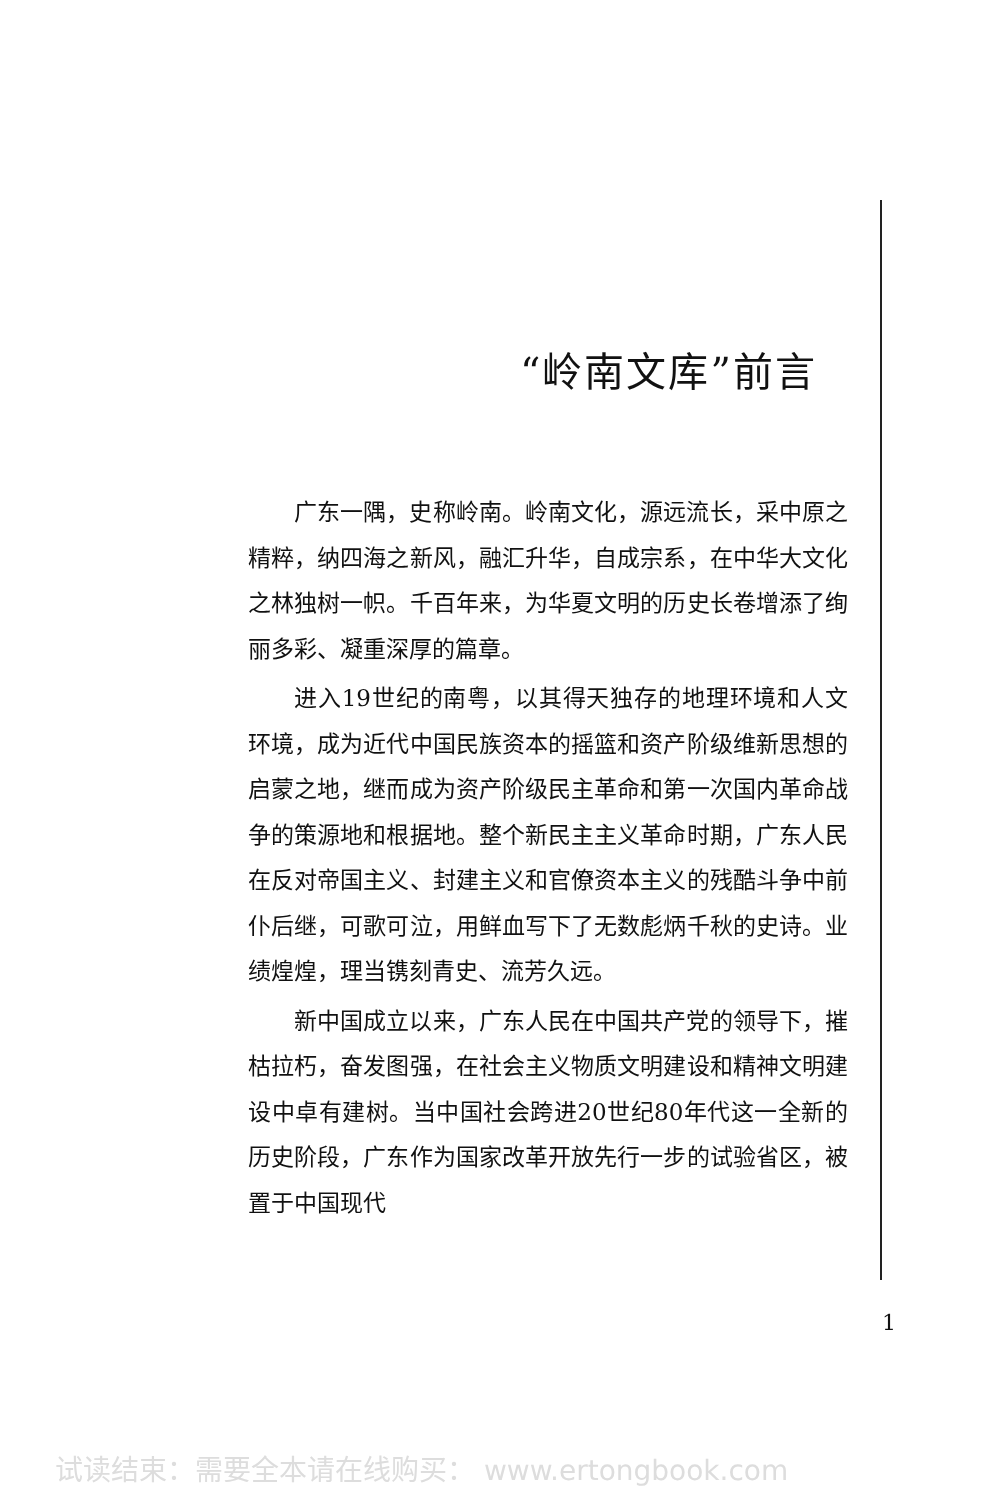“岭南文库”前言
广东一隅，史称岭南。岭南文化，源远流长，采中原之精粹，纳四海之新风，融汇升华，自成宗系，在中华大文化之林独树一帜。千百年来，为华夏文明的历史长卷增添了绚丽多彩、凝重深厚的篇章。
进入19世纪的南粤，以其得天独存的地理环境和人文环境，成为近代中国民族资本的摇篮和资产阶级维新思想的启蒙之地，继而成为资产阶级民主革命和第一次国内革命战争的策源地和根据地。整个新民主主义革命时期，广东人民在反对帝国主义、封建主义和官僚资本主义的残酷斗争中前仆后继，可歌可泣，用鲜血写下了无数彪炳千秋的史诗。业绩煌煌，理当镌刻青史、流芳久远。
新中国成立以来，广东人民在中国共产党的领导下，摧枯拉朽，奋发图强，在社会主义物质文明建设和精神文明建设中卓有建树。当中国社会跨进20世纪80年代这一全新的历史阶段，广东作为国家改革开放先行一步的试验省区，被置于中国现代
1
试读结束：需要全本请在线购买： www.ertongbook.com